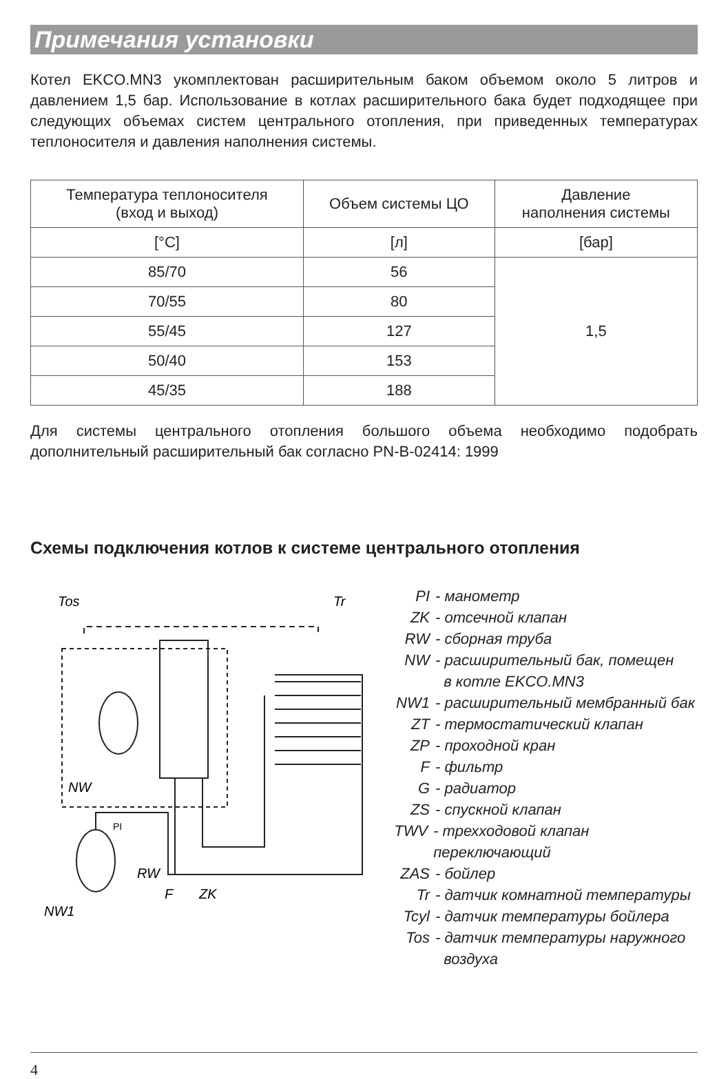Примечания установки
Котел EKCO.MN3 укомплектован расширительным баком объемом около 5 литров и давлением 1,5 бар. Использование в котлах расширительного бака будет подходящее при следующих объемах систем центрального отопления, при приведенных температурах теплоносителя и давления наполнения системы.
| Температура теплоносителя (вход и выход) | Объем системы ЦО | Давление наполнения системы |
| --- | --- | --- |
| [°C] | [л] | [бар] |
| 85/70 | 56 | 1,5 |
| 70/55 | 80 | |
| 55/45 | 127 | |
| 50/40 | 153 | |
| 45/35 | 188 | |
Для системы центрального отопления большого объема необходимо подобрать дополнительный расширительный бак согласно PN-B-02414: 1999
Схемы подключения котлов к системе центрального отопления
Tos
Tr
NW
RW
F
ZK
NW1
PI
PI - манометр
ZK - отсечной клапан
RW - сборная труба
NW - расширительный бак, помещен
в котле EKCO.MN3
NW1 - расширительный мембранный бак
ZT - термостатический клапан
ZP - проходной кран
F - фильтр
G - радиатор
ZS - спускной клапан
TWV - трехходовой клапан переключающий
ZAS - бойлер
Tr - датчик комнатной температуры
Tcyl - датчик температуры бойлера
Tos - датчик температуры наружного
воздуха
4